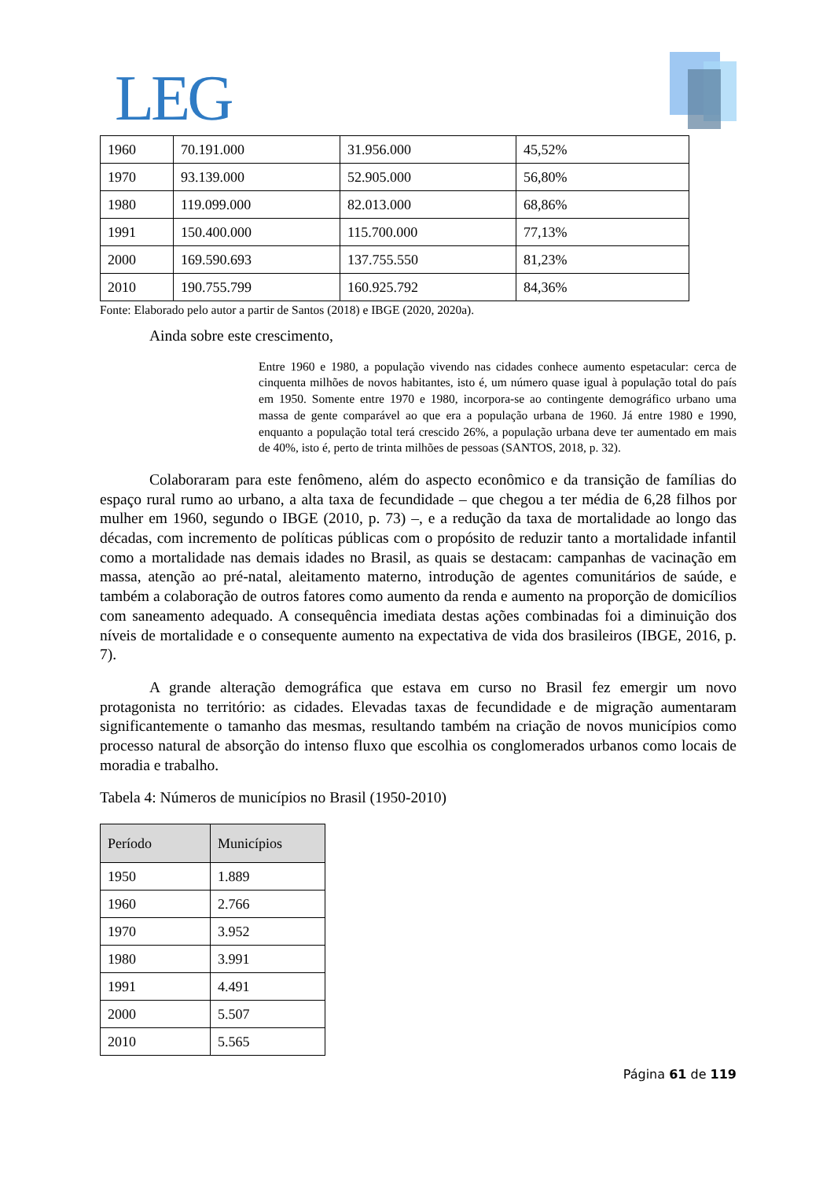LEG
| 1960 | 70.191.000 | 31.956.000 | 45,52% |
| 1970 | 93.139.000 | 52.905.000 | 56,80% |
| 1980 | 119.099.000 | 82.013.000 | 68,86% |
| 1991 | 150.400.000 | 115.700.000 | 77,13% |
| 2000 | 169.590.693 | 137.755.550 | 81,23% |
| 2010 | 190.755.799 | 160.925.792 | 84,36% |
Fonte: Elaborado pelo autor a partir de Santos (2018) e IBGE (2020, 2020a).
Ainda sobre este crescimento,
Entre 1960 e 1980, a população vivendo nas cidades conhece aumento espetacular: cerca de cinquenta milhões de novos habitantes, isto é, um número quase igual à população total do país em 1950. Somente entre 1970 e 1980, incorpora-se ao contingente demográfico urbano uma massa de gente comparável ao que era a população urbana de 1960. Já entre 1980 e 1990, enquanto a população total terá crescido 26%, a população urbana deve ter aumentado em mais de 40%, isto é, perto de trinta milhões de pessoas (SANTOS, 2018, p. 32).
Colaboraram para este fenômeno, além do aspecto econômico e da transição de famílias do espaço rural rumo ao urbano, a alta taxa de fecundidade – que chegou a ter média de 6,28 filhos por mulher em 1960, segundo o IBGE (2010, p. 73) –, e a redução da taxa de mortalidade ao longo das décadas, com incremento de políticas públicas com o propósito de reduzir tanto a mortalidade infantil como a mortalidade nas demais idades no Brasil, as quais se destacam: campanhas de vacinação em massa, atenção ao pré-natal, aleitamento materno, introdução de agentes comunitários de saúde, e também a colaboração de outros fatores como aumento da renda e aumento na proporção de domicílios com saneamento adequado. A consequência imediata destas ações combinadas foi a diminuição dos níveis de mortalidade e o consequente aumento na expectativa de vida dos brasileiros (IBGE, 2016, p. 7).
A grande alteração demográfica que estava em curso no Brasil fez emergir um novo protagonista no território: as cidades. Elevadas taxas de fecundidade e de migração aumentaram significantemente o tamanho das mesmas, resultando também na criação de novos municípios como processo natural de absorção do intenso fluxo que escolhia os conglomerados urbanos como locais de moradia e trabalho.
Tabela 4: Números de municípios no Brasil (1950-2010)
| Período | Municípios |
| --- | --- |
| 1950 | 1.889 |
| 1960 | 2.766 |
| 1970 | 3.952 |
| 1980 | 3.991 |
| 1991 | 4.491 |
| 2000 | 5.507 |
| 2010 | 5.565 |
Página 61 de 119